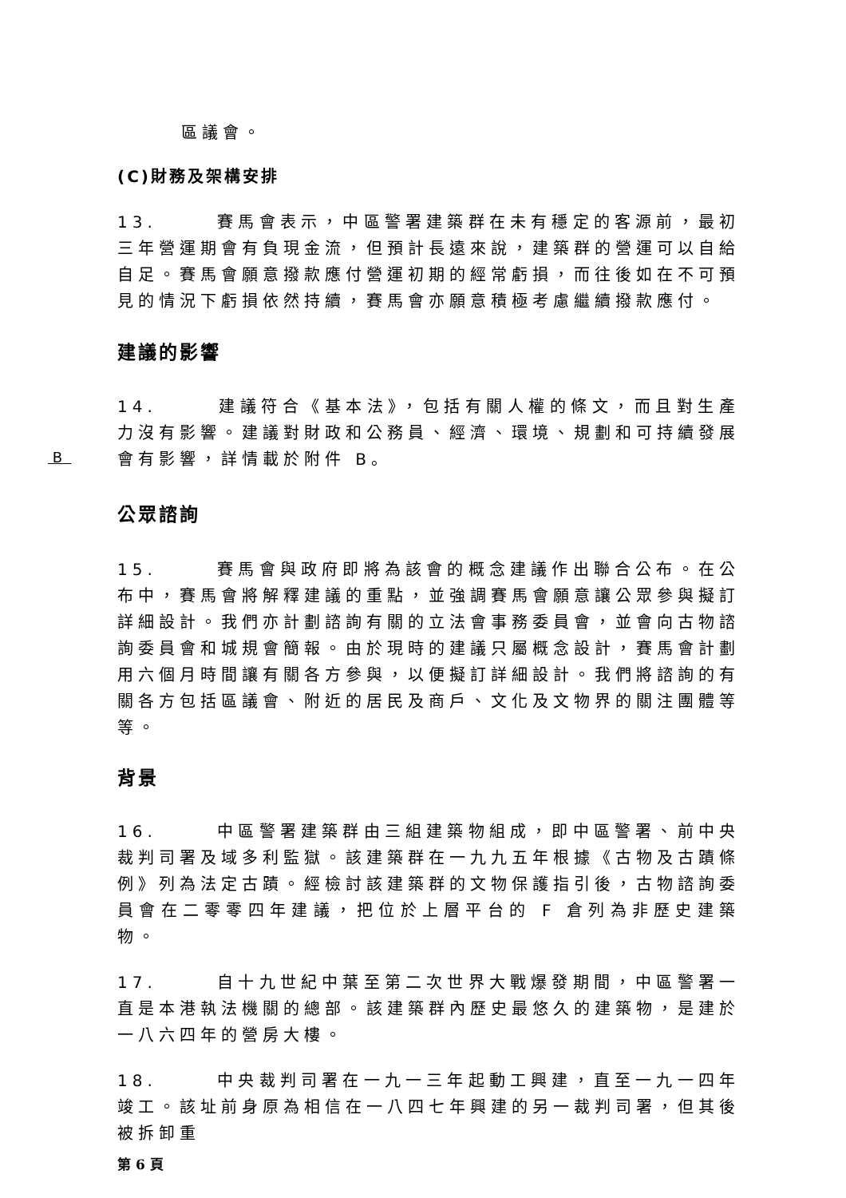區議會。
(C)財務及架構安排
13. 賽馬會表示，中區警署建築群在未有穩定的客源前，最初三年營運期會有負現金流，但預計長遠來說，建築群的營運可以自給自足。賽馬會願意撥款應付營運初期的經常虧損，而往後如在不可預見的情況下虧損依然持續，賽馬會亦願意積極考慮繼續撥款應付。
建議的影響
14. 建議符合《基本法》，包括有關人權的條文，而且對生產力沒有影響。建議對財政和公務員、經濟、環境、規劃和可持續發展會有影響，詳情載於附件 B。
B
公眾諮詢
15. 賽馬會與政府即將為該會的概念建議作出聯合公布。在公布中，賽馬會將解釋建議的重點，並強調賽馬會願意讓公眾參與擬訂詳細設計。我們亦計劃諮詢有關的立法會事務委員會，並會向古物諮詢委員會和城規會簡報。由於現時的建議只屬概念設計，賽馬會計劃用六個月時間讓有關各方參與，以便擬訂詳細設計。我們將諮詢的有關各方包括區議會、附近的居民及商戶、文化及文物界的關注團體等等。
背景
16. 中區警署建築群由三組建築物組成，即中區警署、前中央裁判司署及域多利監獄。該建築群在一九九五年根據《古物及古蹟條例》列為法定古蹟。經檢討該建築群的文物保護指引後，古物諮詢委員會在二零零四年建議，把位於上層平台的 F 倉列為非歷史建築物。
17. 自十九世紀中葉至第二次世界大戰爆發期間，中區警署一直是本港執法機關的總部。該建築群內歷史最悠久的建築物，是建於一八六四年的營房大樓。
18. 中央裁判司署在一九一三年起動工興建，直至一九一四年竣工。該址前身原為相信在一八四七年興建的另一裁判司署，但其後被拆卸重
第 6 頁